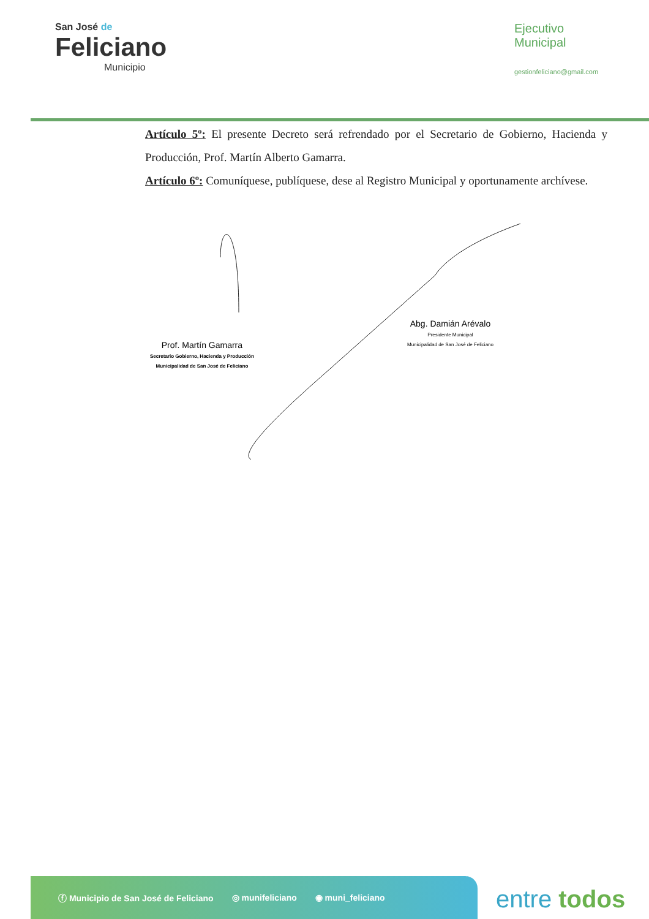San José de
Feliciano
Municipio
Ejecutivo
Municipal
gestionfeliciano@gmail.com
Artículo 5º: El presente Decreto será refrendado por el Secretario de Gobierno, Hacienda y Producción, Prof. Martín Alberto Gamarra.
Artículo 6º: Comuníquese, publíquese, dese al Registro Municipal y oportunamente archívese.
Prof. Martín Gamarra
Secretario Gobierno, Hacienda y Producción
Municipalidad de San José de Feliciano
Abg. Damián Arévalo
Presidente Municipal
Municipalidad de San José de Feliciano
ⓕ Municipio de San José de Feliciano ◎ munifeliciano ◉ muni_feliciano
entre todos